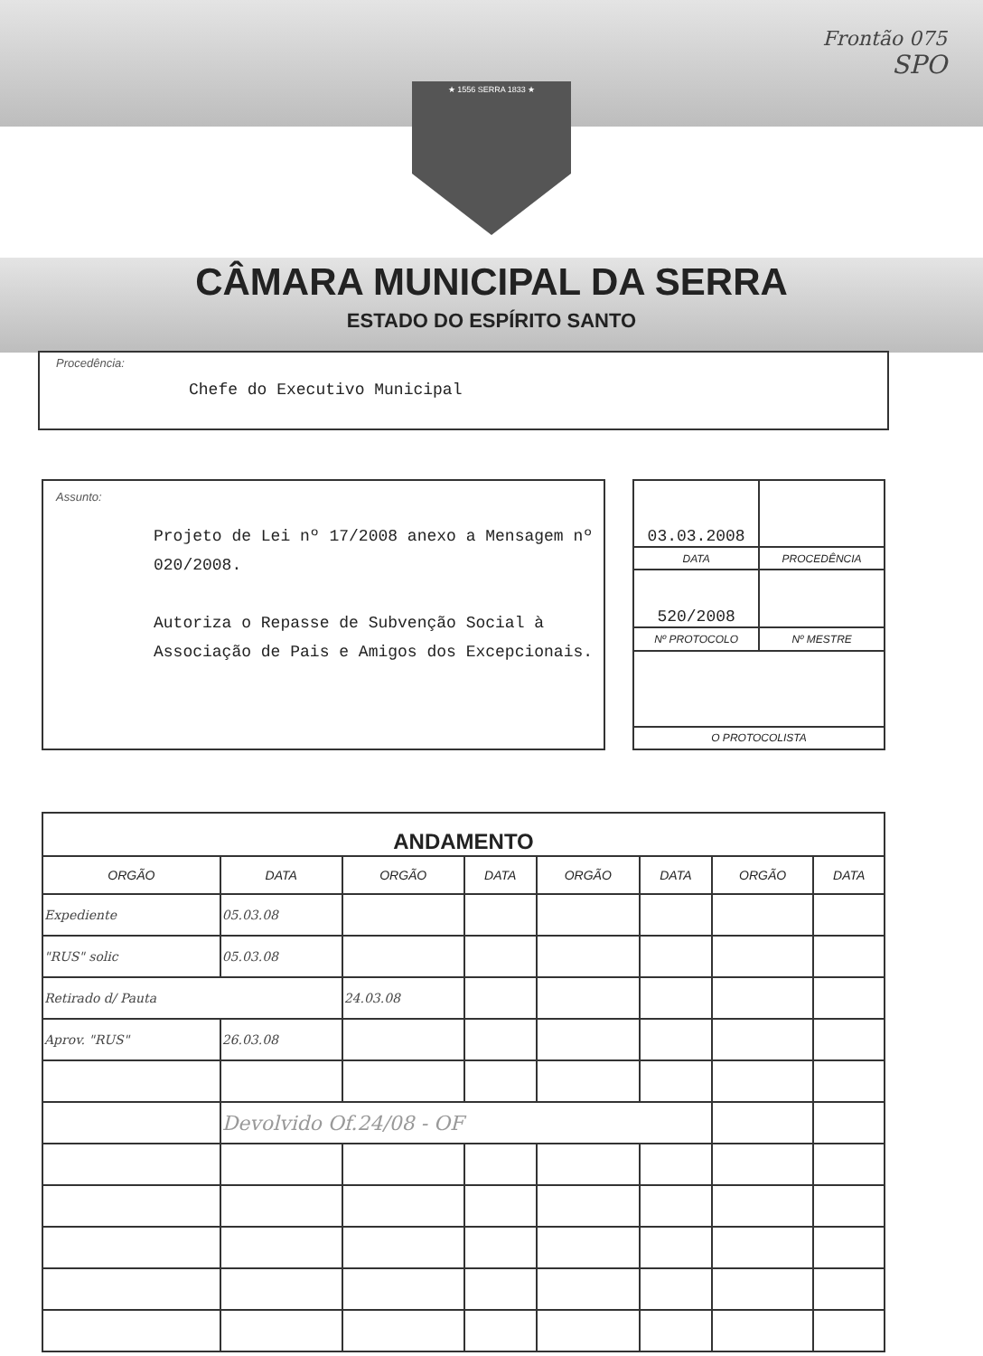Frontão 075
SPO
★ 1556 SERRA 1833 ★
CÂMARA MUNICIPAL DA SERRA
ESTADO DO ESPÍRITO SANTO
Procedência:
Chefe do Executivo Municipal
Assunto:
Projeto de Lei nº 17/2008 anexo a Mensagem nº 020/2008.
Autoriza o Repasse de Subvenção Social à Associação de Pais e Amigos dos Excepcionais.
| 03.03.2008 | |
| DATA | PROCEDÊNCIA |
| 520/2008 | |
| Nº PROTOCOLO | Nº MESTRE |
| O PROTOCOLISTA | |
| ANDAMENTO | | | | | | | |
| ORGÃO | DATA | ORGÃO | DATA | ORGÃO | DATA | ORGÃO | DATA |
| Expediente | 05.03.08 | | | | | | |
| "RUS" solic | 05.03.08 | | | | | | |
| Retirado d/ Pauta | | 24.03.08 | | | | | |
| Aprov. "RUS" | 26.03.08 | | | | | | |
| | Devolvido Of.24/08 - OF | | | | | | |